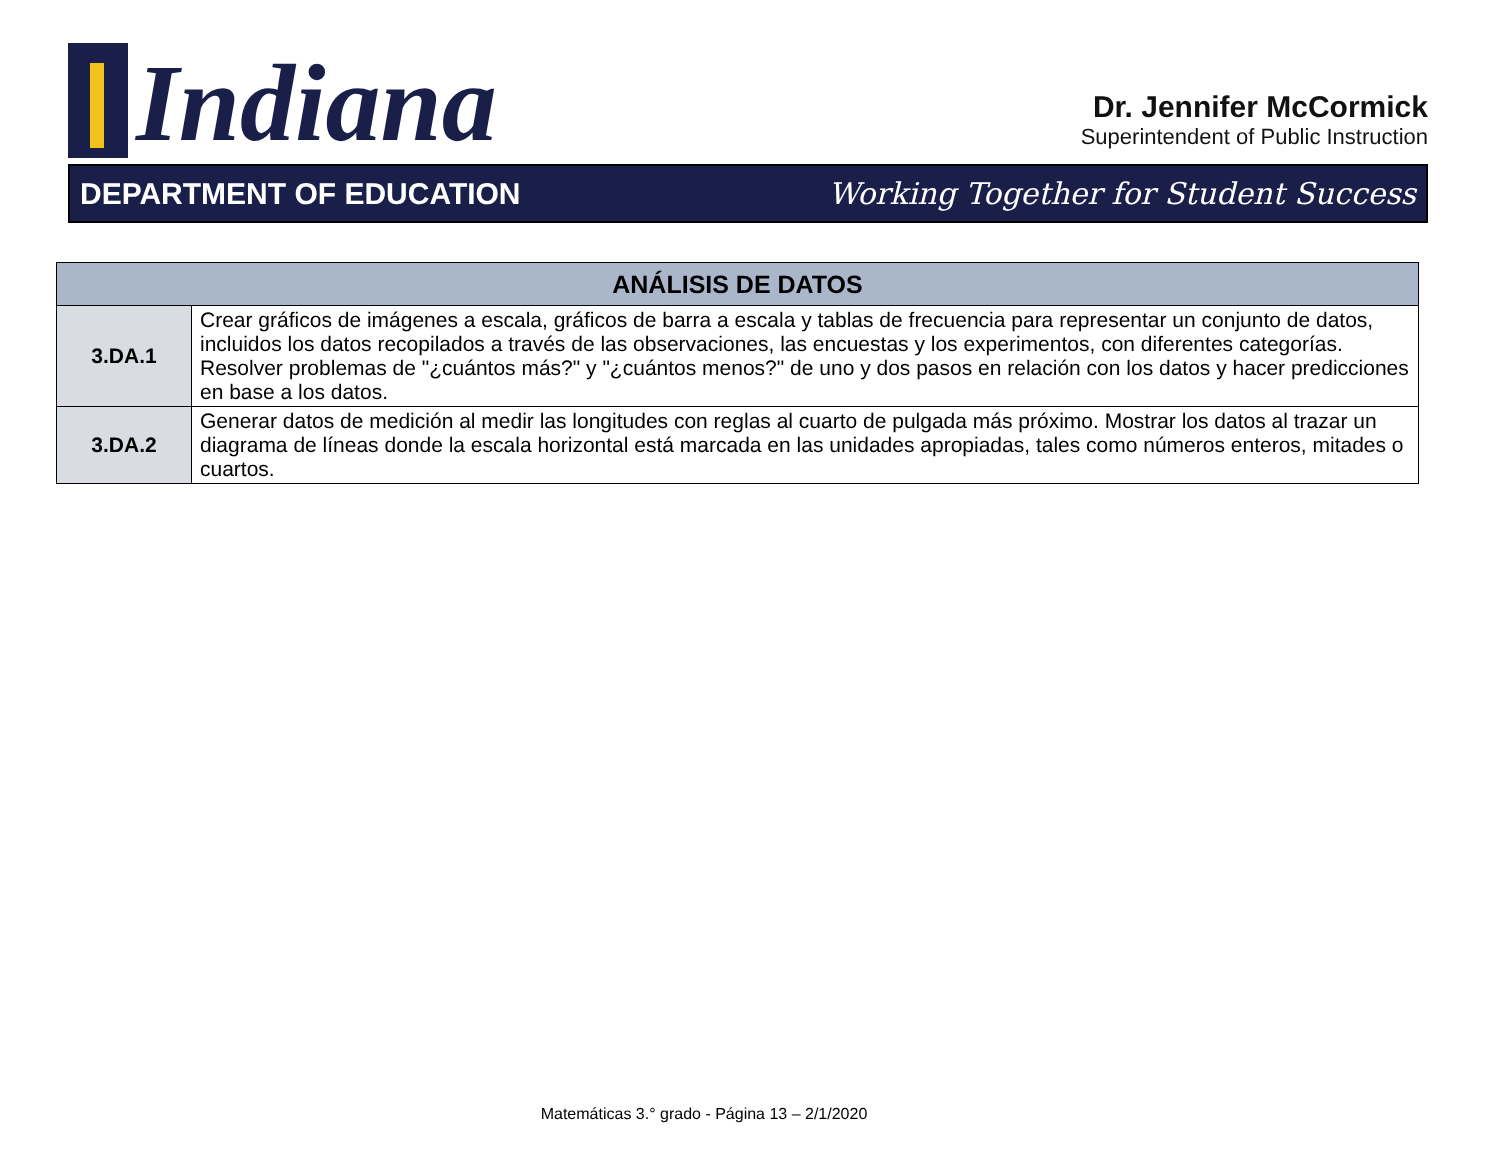Indiana
Dr. Jennifer McCormick
Superintendent of Public Instruction
DEPARTMENT OF EDUCATION Working Together for Student Success
| ANÁLISIS DE DATOS | |
| --- | --- |
| 3.DA.1 | Crear gráficos de imágenes a escala, gráficos de barra a escala y tablas de frecuencia para representar un conjunto de datos, incluidos los datos recopilados a través de las observaciones, las encuestas y los experimentos, con diferentes categorías. Resolver problemas de "¿cuántos más?" y "¿cuántos menos?" de uno y dos pasos en relación con los datos y hacer predicciones en base a los datos. |
| 3.DA.2 | Generar datos de medición al medir las longitudes con reglas al cuarto de pulgada más próximo. Mostrar los datos al trazar un diagrama de líneas donde la escala horizontal está marcada en las unidades apropiadas, tales como números enteros, mitades o cuartos. |
Matemáticas 3.° grado - Página 13 – 2/1/2020